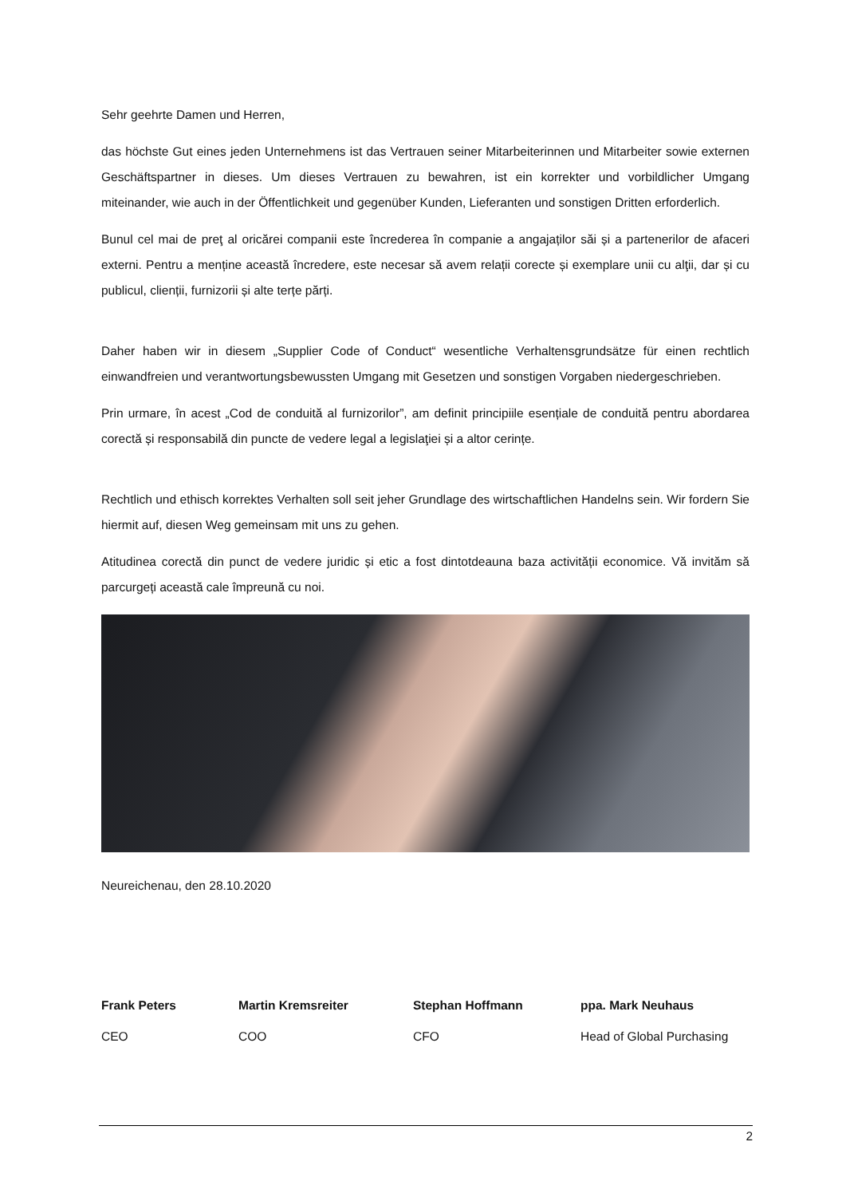Sehr geehrte Damen und Herren,
das höchste Gut eines jeden Unternehmens ist das Vertrauen seiner Mitarbeiterinnen und Mitarbeiter sowie externen Geschäftspartner in dieses. Um dieses Vertrauen zu bewahren, ist ein korrekter und vorbildlicher Umgang miteinander, wie auch in der Öffentlichkeit und gegenüber Kunden, Lieferanten und sonstigen Dritten erforderlich.
Bunul cel mai de preţ al oricărei companii este încrederea în companie a angajaților săi și a partenerilor de afaceri externi. Pentru a menține această încredere, este necesar să avem relații corecte și exemplare unii cu alţii, dar și cu publicul, clienții, furnizorii și alte terțe părți.
Daher haben wir in diesem „Supplier Code of Conduct“ wesentliche Verhaltensgrundsätze für einen rechtlich einwandfreien und verantwortungsbewussten Umgang mit Gesetzen und sonstigen Vorgaben niedergeschrieben.
Prin urmare, în acest „Cod de conduită al furnizorilor”, am definit principiile esențiale de conduită pentru abordarea corectă și responsabilă din puncte de vedere legal a legislaţiei și a altor cerințe.
Rechtlich und ethisch korrektes Verhalten soll seit jeher Grundlage des wirtschaftlichen Handelns sein. Wir fordern Sie hiermit auf, diesen Weg gemeinsam mit uns zu gehen.
Atitudinea corectă din punct de vedere juridic și etic a fost dintotdeauna baza activității economice. Vă invităm să parcurgeți această cale împreună cu noi.
Neureichenau, den 28.10.2020
Frank Peters
CEO
Martin Kremsreiter
COO
Stephan Hoffmann
CFO
ppa. Mark Neuhaus
Head of Global Purchasing
2